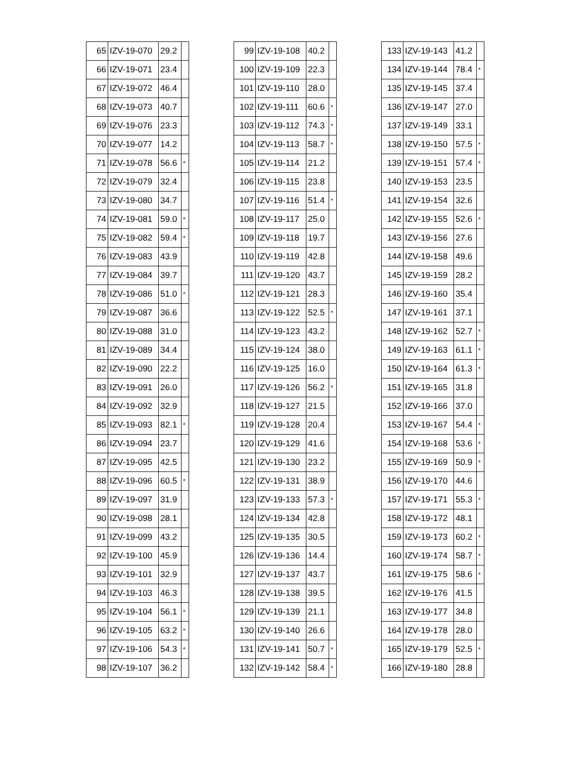| 65 | IZV-19-070 | 29.2 | |
| 66 | IZV-19-071 | 23.4 | |
| 67 | IZV-19-072 | 46.4 | |
| 68 | IZV-19-073 | 40.7 | |
| 69 | IZV-19-076 | 23.3 | |
| 70 | IZV-19-077 | 14.2 | |
| 71 | IZV-19-078 | 56.6 | * |
| 72 | IZV-19-079 | 32.4 | |
| 73 | IZV-19-080 | 34.7 | |
| 74 | IZV-19-081 | 59.0 | * |
| 75 | IZV-19-082 | 59.4 | * |
| 76 | IZV-19-083 | 43.9 | |
| 77 | IZV-19-084 | 39.7 | |
| 78 | IZV-19-086 | 51.0 | * |
| 79 | IZV-19-087 | 36.6 | |
| 80 | IZV-19-088 | 31.0 | |
| 81 | IZV-19-089 | 34.4 | |
| 82 | IZV-19-090 | 22.2 | |
| 83 | IZV-19-091 | 26.0 | |
| 84 | IZV-19-092 | 32.9 | |
| 85 | IZV-19-093 | 82.1 | * |
| 86 | IZV-19-094 | 23.7 | |
| 87 | IZV-19-095 | 42.5 | |
| 88 | IZV-19-096 | 60.5 | * |
| 89 | IZV-19-097 | 31.9 | |
| 90 | IZV-19-098 | 28.1 | |
| 91 | IZV-19-099 | 43.2 | |
| 92 | IZV-19-100 | 45.9 | |
| 93 | IZV-19-101 | 32.9 | |
| 94 | IZV-19-103 | 46.3 | |
| 95 | IZV-19-104 | 56.1 | * |
| 96 | IZV-19-105 | 63.2 | * |
| 97 | IZV-19-106 | 54.3 | * |
| 98 | IZV-19-107 | 36.2 | |
| 99 | IZV-19-108 | 40.2 | |
| 100 | IZV-19-109 | 22.3 | |
| 101 | IZV-19-110 | 28.0 | |
| 102 | IZV-19-111 | 60.6 | * |
| 103 | IZV-19-112 | 74.3 | * |
| 104 | IZV-19-113 | 58.7 | * |
| 105 | IZV-19-114 | 21.2 | |
| 106 | IZV-19-115 | 23.8 | |
| 107 | IZV-19-116 | 51.4 | * |
| 108 | IZV-19-117 | 25.0 | |
| 109 | IZV-19-118 | 19.7 | |
| 110 | IZV-19-119 | 42.8 | |
| 111 | IZV-19-120 | 43.7 | |
| 112 | IZV-19-121 | 28.3 | |
| 113 | IZV-19-122 | 52.5 | * |
| 114 | IZV-19-123 | 43.2 | |
| 115 | IZV-19-124 | 38.0 | |
| 116 | IZV-19-125 | 16.0 | |
| 117 | IZV-19-126 | 56.2 | * |
| 118 | IZV-19-127 | 21.5 | |
| 119 | IZV-19-128 | 20.4 | |
| 120 | IZV-19-129 | 41.6 | |
| 121 | IZV-19-130 | 23.2 | |
| 122 | IZV-19-131 | 38.9 | |
| 123 | IZV-19-133 | 57.3 | * |
| 124 | IZV-19-134 | 42.8 | |
| 125 | IZV-19-135 | 30.5 | |
| 126 | IZV-19-136 | 14.4 | |
| 127 | IZV-19-137 | 43.7 | |
| 128 | IZV-19-138 | 39.5 | |
| 129 | IZV-19-139 | 21.1 | |
| 130 | IZV-19-140 | 26.6 | |
| 131 | IZV-19-141 | 50.7 | * |
| 132 | IZV-19-142 | 58.4 | * |
| 133 | IZV-19-143 | 41.2 | |
| 134 | IZV-19-144 | 78.4 | * |
| 135 | IZV-19-145 | 37.4 | |
| 136 | IZV-19-147 | 27.0 | |
| 137 | IZV-19-149 | 33.1 | |
| 138 | IZV-19-150 | 57.5 | * |
| 139 | IZV-19-151 | 57.4 | * |
| 140 | IZV-19-153 | 23.5 | |
| 141 | IZV-19-154 | 32.6 | |
| 142 | IZV-19-155 | 52.6 | * |
| 143 | IZV-19-156 | 27.6 | |
| 144 | IZV-19-158 | 49.6 | |
| 145 | IZV-19-159 | 28.2 | |
| 146 | IZV-19-160 | 35.4 | |
| 147 | IZV-19-161 | 37.1 | |
| 148 | IZV-19-162 | 52.7 | * |
| 149 | IZV-19-163 | 61.1 | * |
| 150 | IZV-19-164 | 61.3 | * |
| 151 | IZV-19-165 | 31.8 | |
| 152 | IZV-19-166 | 37.0 | |
| 153 | IZV-19-167 | 54.4 | * |
| 154 | IZV-19-168 | 53.6 | * |
| 155 | IZV-19-169 | 50.9 | * |
| 156 | IZV-19-170 | 44.6 | |
| 157 | IZV-19-171 | 55.3 | * |
| 158 | IZV-19-172 | 48.1 | |
| 159 | IZV-19-173 | 60.2 | * |
| 160 | IZV-19-174 | 58.7 | * |
| 161 | IZV-19-175 | 58.6 | * |
| 162 | IZV-19-176 | 41.5 | |
| 163 | IZV-19-177 | 34.8 | |
| 164 | IZV-19-178 | 28.0 | |
| 165 | IZV-19-179 | 52.5 | * |
| 166 | IZV-19-180 | 28.8 | |